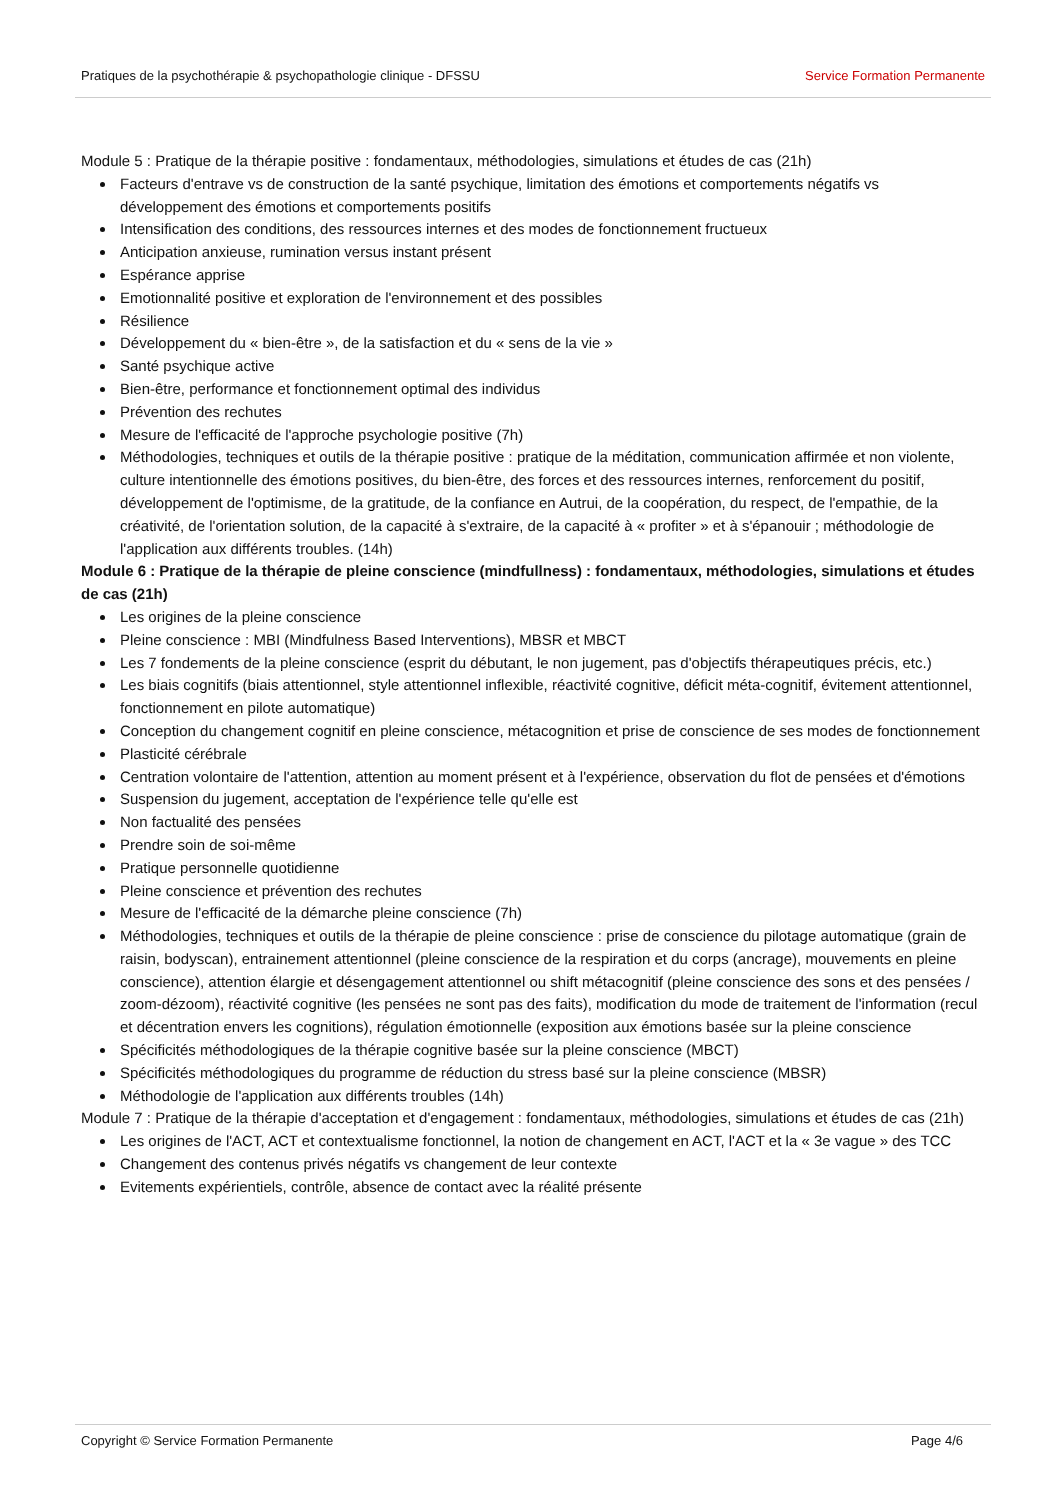Pratiques de la psychothérapie & psychopathologie clinique - DFSSU Service Formation Permanente
Module 5 : Pratique de la thérapie positive : fondamentaux, méthodologies, simulations et études de cas (21h)
Facteurs d'entrave vs de construction de la santé psychique, limitation des émotions et comportements négatifs vs développement des émotions et comportements positifs
Intensification des conditions, des ressources internes et des modes de fonctionnement fructueux
Anticipation anxieuse, rumination versus instant présent
Espérance apprise
Emotionnalité positive et exploration de l'environnement et des possibles
Résilience
Développement du « bien-être », de la satisfaction et du « sens de la vie »
Santé psychique active
Bien-être, performance et fonctionnement optimal des individus
Prévention des rechutes
Mesure de l'efficacité de l'approche psychologie positive (7h)
Méthodologies, techniques et outils de la thérapie positive : pratique de la méditation, communication affirmée et non violente, culture intentionnelle des émotions positives, du bien-être, des forces et des ressources internes, renforcement du positif, développement de l'optimisme, de la gratitude, de la confiance en Autrui, de la coopération, du respect, de l'empathie, de la créativité, de l'orientation solution, de la capacité à s'extraire, de la capacité à « profiter » et à s'épanouir ; méthodologie de l'application aux différents troubles. (14h)
Module 6 : Pratique de la thérapie de pleine conscience (mindfullness) : fondamentaux, méthodologies, simulations et études de cas (21h)
Les origines de la pleine conscience
Pleine conscience : MBI (Mindfulness Based Interventions), MBSR et MBCT
Les 7 fondements de la pleine conscience (esprit du débutant, le non jugement, pas d'objectifs thérapeutiques précis, etc.)
Les biais cognitifs (biais attentionnel, style attentionnel inflexible, réactivité cognitive, déficit méta-cognitif, évitement attentionnel, fonctionnement en pilote automatique)
Conception du changement cognitif en pleine conscience, métacognition et prise de conscience de ses modes de fonctionnement
Plasticité cérébrale
Centration volontaire de l'attention, attention au moment présent et à l'expérience, observation du flot de pensées et d'émotions
Suspension du jugement, acceptation de l'expérience telle qu'elle est
Non factualité des pensées
Prendre soin de soi-même
Pratique personnelle quotidienne
Pleine conscience et prévention des rechutes
Mesure de l'efficacité de la démarche pleine conscience (7h)
Méthodologies, techniques et outils de la thérapie de pleine conscience : prise de conscience du pilotage automatique (grain de raisin, bodyscan), entrainement attentionnel (pleine conscience de la respiration et du corps (ancrage), mouvements en pleine conscience), attention élargie et désengagement attentionnel ou shift métacognitif (pleine conscience des sons et des pensées / zoom-dézoom), réactivité cognitive (les pensées ne sont pas des faits), modification du mode de traitement de l'information (recul et décentration envers les cognitions), régulation émotionnelle (exposition aux émotions basée sur la pleine conscience
Spécificités méthodologiques de la thérapie cognitive basée sur la pleine conscience (MBCT)
Spécificités méthodologiques du programme de réduction du stress basé sur la pleine conscience (MBSR)
Méthodologie de l'application aux différents troubles (14h)
Module 7 : Pratique de la thérapie d'acceptation et d'engagement : fondamentaux, méthodologies, simulations et études de cas (21h)
Les origines de l'ACT, ACT et contextualisme fonctionnel, la notion de changement en ACT, l'ACT et la « 3e vague » des TCC
Changement des contenus privés négatifs vs changement de leur contexte
Evitements expérientiels, contrôle, absence de contact avec la réalité présente
Copyright © Service Formation Permanente Page 4/6